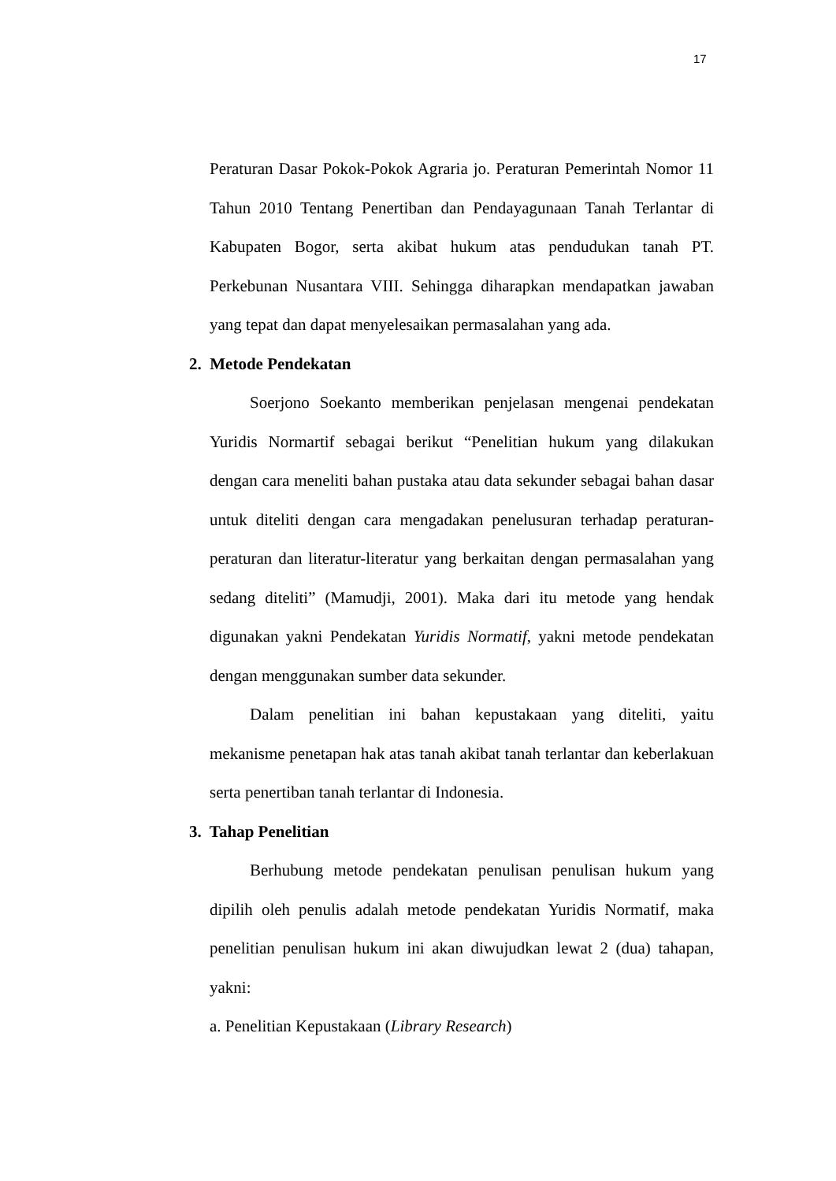17
Peraturan Dasar Pokok-Pokok Agraria jo. Peraturan Pemerintah Nomor 11 Tahun 2010 Tentang Penertiban dan Pendayagunaan Tanah Terlantar di Kabupaten Bogor, serta akibat hukum atas pendudukan tanah PT. Perkebunan Nusantara VIII. Sehingga diharapkan mendapatkan jawaban yang tepat dan dapat menyelesaikan permasalahan yang ada.
2. Metode Pendekatan
Soerjono Soekanto memberikan penjelasan mengenai pendekatan Yuridis Normartif sebagai berikut “Penelitian hukum yang dilakukan dengan cara meneliti bahan pustaka atau data sekunder sebagai bahan dasar untuk diteliti dengan cara mengadakan penelusuran terhadap peraturan-peraturan dan literatur-literatur yang berkaitan dengan permasalahan yang sedang diteliti” (Mamudji, 2001). Maka dari itu metode yang hendak digunakan yakni Pendekatan Yuridis Normatif, yakni metode pendekatan dengan menggunakan sumber data sekunder.
Dalam penelitian ini bahan kepustakaan yang diteliti, yaitu mekanisme penetapan hak atas tanah akibat tanah terlantar dan keberlakuan serta penertiban tanah terlantar di Indonesia.
3. Tahap Penelitian
Berhubung metode pendekatan penulisan penulisan hukum yang dipilih oleh penulis adalah metode pendekatan Yuridis Normatif, maka penelitian penulisan hukum ini akan diwujudkan lewat 2 (dua) tahapan, yakni:
a. Penelitian Kepustakaan (Library Research)